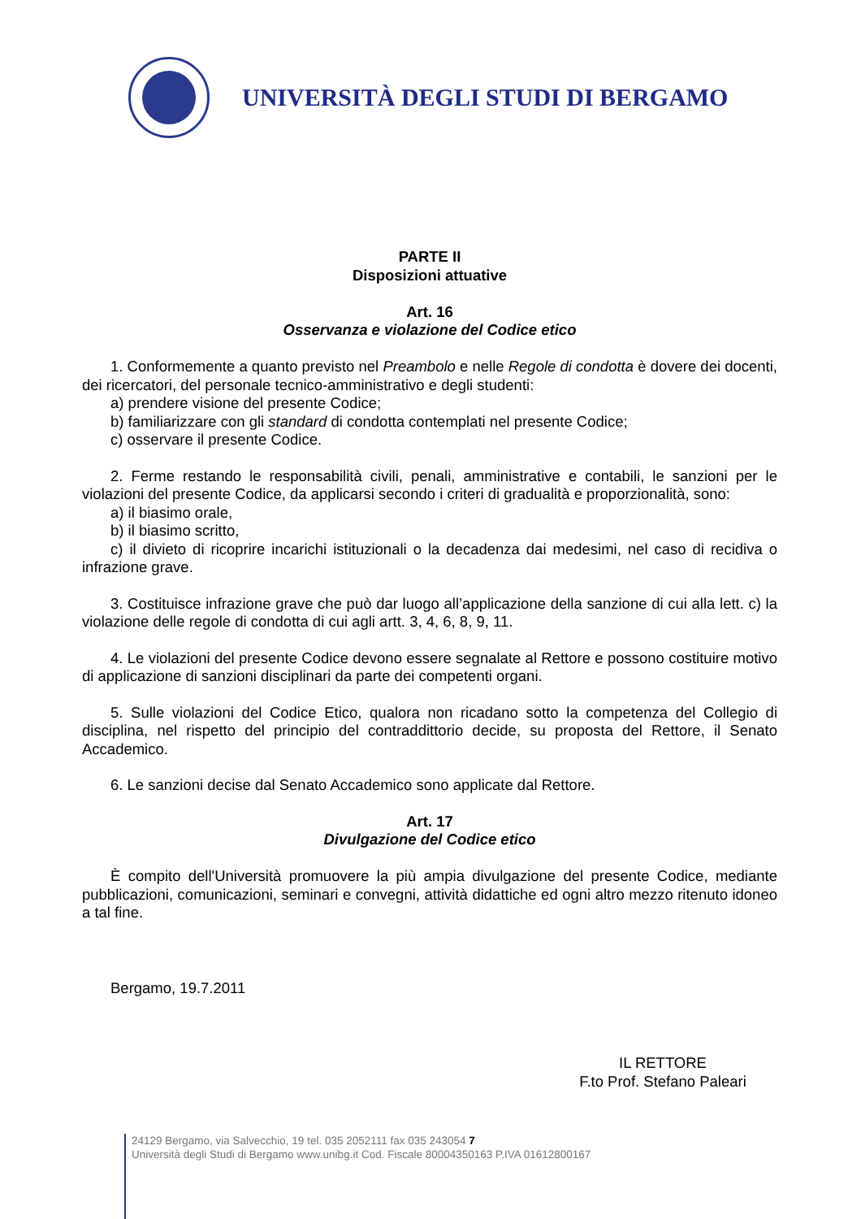UNIVERSITÀ DEGLI STUDI DI BERGAMO
PARTE II
Disposizioni attuative
Art. 16
Osservanza e violazione del Codice etico
1. Conformemente a quanto previsto nel Preambolo e nelle Regole di condotta è dovere dei docenti, dei ricercatori, del personale tecnico-amministrativo e degli studenti:
a) prendere visione del presente Codice;
b) familiarizzare con gli standard di condotta contemplati nel presente Codice;
c) osservare il presente Codice.
2. Ferme restando le responsabilità civili, penali, amministrative e contabili, le sanzioni per le violazioni del presente Codice, da applicarsi secondo i criteri di gradualità e proporzionalità, sono:
a) il biasimo orale,
b) il biasimo scritto,
c) il divieto di ricoprire incarichi istituzionali o la decadenza dai medesimi, nel caso di recidiva o infrazione grave.
3. Costituisce infrazione grave che può dar luogo all’applicazione della sanzione di cui alla lett. c) la violazione delle regole di condotta di cui agli artt. 3, 4, 6, 8, 9, 11.
4. Le violazioni del presente Codice devono essere segnalate al Rettore e possono costituire motivo di applicazione di sanzioni disciplinari da parte dei competenti organi.
5. Sulle violazioni del Codice Etico, qualora non ricadano sotto la competenza del Collegio di disciplina, nel rispetto del principio del contraddittorio decide, su proposta del Rettore, il Senato Accademico.
6. Le sanzioni decise dal Senato Accademico sono applicate dal Rettore.
Art. 17
Divulgazione del Codice etico
È compito dell'Università promuovere la più ampia divulgazione del presente Codice, mediante pubblicazioni, comunicazioni, seminari e convegni, attività didattiche ed ogni altro mezzo ritenuto idoneo a tal fine.
Bergamo, 19.7.2011
IL RETTORE
F.to Prof. Stefano Paleari
24129 Bergamo, via Salvecchio, 19 tel. 035 2052111 fax 035 243054 7
Università degli Studi di Bergamo www.unibg.it Cod. Fiscale 80004350163 P.IVA 01612800167